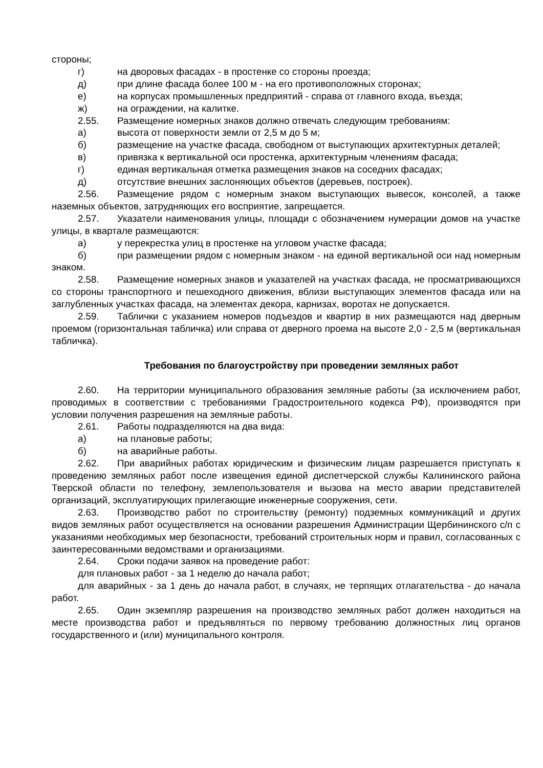стороны;
г) на дворовых фасадах - в простенке со стороны проезда;
д) при длине фасада более 100 м - на его противоположных сторонах;
е) на корпусах промышленных предприятий - справа от главного входа, въезда;
ж) на ограждении, на калитке.
2.55. Размещение номерных знаков должно отвечать следующим требованиям:
а) высота от поверхности земли от 2,5 м до 5 м;
б) размещение на участке фасада, свободном от выступающих архитектурных деталей;
в) привязка к вертикальной оси простенка, архитектурным членениям фасада;
г) единая вертикальная отметка размещения знаков на соседних фасадах;
д) отсутствие внешних заслоняющих объектов (деревьев, построек).
2.56. Размещение рядом с номерным знаком выступающих вывесок, консолей, а также наземных объектов, затрудняющих его восприятие, запрещается.
2.57. Указатели наименования улицы, площади с обозначением нумерации домов на участке улицы, в квартале размещаются:
а) у перекрестка улиц в простенке на угловом участке фасада;
б) при размещении рядом с номерным знаком - на единой вертикальной оси над номерным знаком.
2.58. Размещение номерных знаков и указателей на участках фасада, не просматривающихся со стороны транспортного и пешеходного движения, вблизи выступающих элементов фасада или на заглубленных участках фасада, на элементах декора, карнизах, воротах не допускается.
2.59. Таблички с указанием номеров подъездов и квартир в них размещаются над дверным проемом (горизонтальная табличка) или справа от дверного проема на высоте 2,0 - 2,5 м (вертикальная табличка).
Требования по благоустройству при проведении земляных работ
2.60. На территории муниципального образования земляные работы (за исключением работ, проводимых в соответствии с требованиями Градостроительного кодекса РФ), производятся при условии получения разрешения на земляные работы.
2.61. Работы подразделяются на два вида:
а) на плановые работы;
б) на аварийные работы.
2.62. При аварийных работах юридическим и физическим лицам разрешается приступать к проведению земляных работ после извещения единой диспетчерской службы Калининского района Тверской области по телефону, землепользователя и вызова на место аварии представителей организаций, эксплуатирующих прилегающие инженерные сооружения, сети.
2.63. Производство работ по строительству (ремонту) подземных коммуникаций и других видов земляных работ осуществляется на основании разрешения Администрации Щербининского с/п с указаниями необходимых мер безопасности, требований строительных норм и правил, согласованных с заинтересованными ведомствами и организациями.
2.64. Сроки подачи заявок на проведение работ:
для плановых работ - за 1 неделю до начала работ;
для аварийных - за 1 день до начала работ, в случаях, не терпящих отлагательства - до начала работ.
2.65. Один экземпляр разрешения на производство земляных работ должен находиться на месте производства работ и предъявляться по первому требованию должностных лиц органов государственного и (или) муниципального контроля.